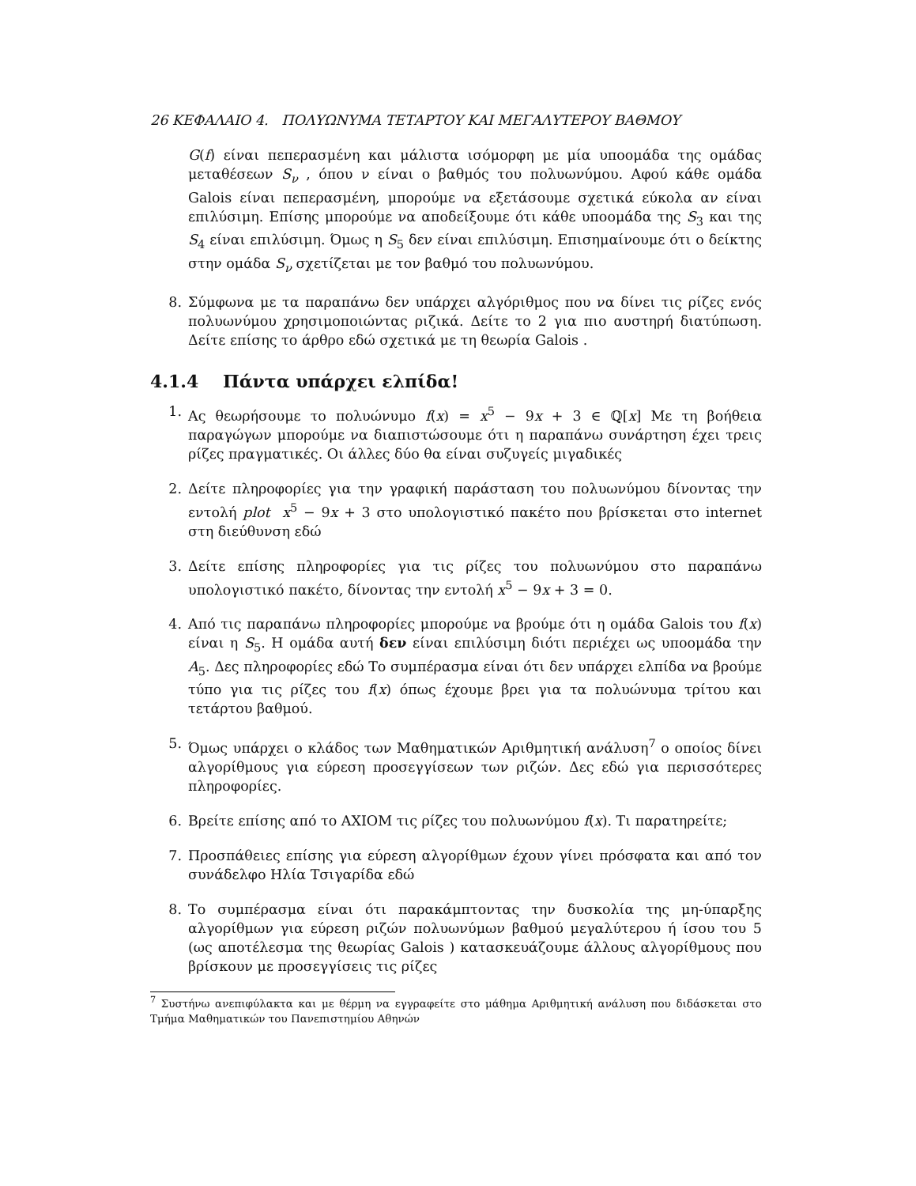26 ΚΕΦΑΛΑΙΟ 4. ΠΟΛΥΩΝΥΜΑ ΤΕΤΑΡΤΟΥ ΚΑΙ ΜΕΓΑΛΥΤΕΡΟΥ ΒΑΘΜΟΥ
G(f) είναι πεπερασμένη και μάλιστα ισόμορφη με μία υποομάδα της ομάδας μεταθέσεων S<sub>ν</sub> , όπου ν είναι ο βαθμός του πολυωνύμου. Αφού κάθε ομάδα Galois είναι πεπερασμένη, μπορούμε να εξετάσουμε σχετικά εύκολα αν είναι επιλύσιμη. Επίσης μπορούμε να αποδείξουμε ότι κάθε υποομάδα της S<sub>3</sub> και της S<sub>4</sub> είναι επιλύσιμη. Όμως η S<sub>5</sub> δεν είναι επιλύσιμη. Επισημαίνουμε ότι ο δείκτης στην ομάδα S<sub>ν</sub> σχετίζεται με τον βαθμό του πολυωνύμου.
8. Σύμφωνα με τα παραπάνω δεν υπάρχει αλγόριθμος που να δίνει τις ρίζες ενός πολυωνύμου χρησιμοποιώντας ριζικά. Δείτε το 2 για πιο αυστηρή διατύπωση. Δείτε επίσης το άρθρο εδώ σχετικά με τη θεωρία Galois .
4.1.4 Πάντα υπάρχει ελπίδα!
1. Ας θεωρήσουμε το πολυώνυμο f(x) = x<sup>5</sup> − 9x + 3 ∈ ℚ[x] Με τη βοήθεια παραγώγων μπορούμε να διαπιστώσουμε ότι η παραπάνω συνάρτηση έχει τρεις ρίζες πραγματικές. Οι άλλες δύο θα είναι συζυγείς μιγαδικές
2. Δείτε πληροφορίες για την γραφική παράσταση του πολυωνύμου δίνοντας την εντολή plot x<sup>5</sup> − 9x + 3 στο υπολογιστικό πακέτο που βρίσκεται στο internet στη διεύθυνση εδώ
3. Δείτε επίσης πληροφορίες για τις ρίζες του πολυωνύμου στο παραπάνω υπολογιστικό πακέτο, δίνοντας την εντολή x<sup>5</sup> − 9x + 3 = 0.
4. Από τις παραπάνω πληροφορίες μπορούμε να βρούμε ότι η ομάδα Galois του f(x) είναι η S<sub>5</sub>. Η ομάδα αυτή δεν είναι επιλύσιμη διότι περιέχει ως υποομάδα την A<sub>5</sub>. Δες πληροφορίες εδώ Το συμπέρασμα είναι ότι δεν υπάρχει ελπίδα να βρούμε τύπο για τις ρίζες του f(x) όπως έχουμε βρει για τα πολυώνυμα τρίτου και τετάρτου βαθμού.
5. Όμως υπάρχει ο κλάδος των Μαθηματικών Αριθμητική ανάλυση<sup>7</sup> ο οποίος δίνει αλγορίθμους για εύρεση προσεγγίσεων των ριζών. Δες εδώ για περισσότερες πληροφορίες.
6. Βρείτε επίσης από το AXIOM τις ρίζες του πολυωνύμου f(x). Τι παρατηρείτε;
7. Προσπάθειες επίσης για εύρεση αλγορίθμων έχουν γίνει πρόσφατα και από τον συνάδελφο Ηλία Τσιγαρίδα εδώ
8. Το συμπέρασμα είναι ότι παρακάμπτοντας την δυσκολία της μη-ύπαρξης αλγορίθμων για εύρεση ριζών πολυωνύμων βαθμού μεγαλύτερου ή ίσου του 5 (ως αποτέλεσμα της θεωρίας Galois ) κατασκευάζουμε άλλους αλγορίθμους που βρίσκουν με προσεγγίσεις τις ρίζες
<sup>7</sup> Συστήνω ανεπιφύλακτα και με θέρμη να εγγραφείτε στο μάθημα Αριθμητική ανάλυση που διδάσκεται στο Τμήμα Μαθηματικών του Πανεπιστημίου Αθηνών